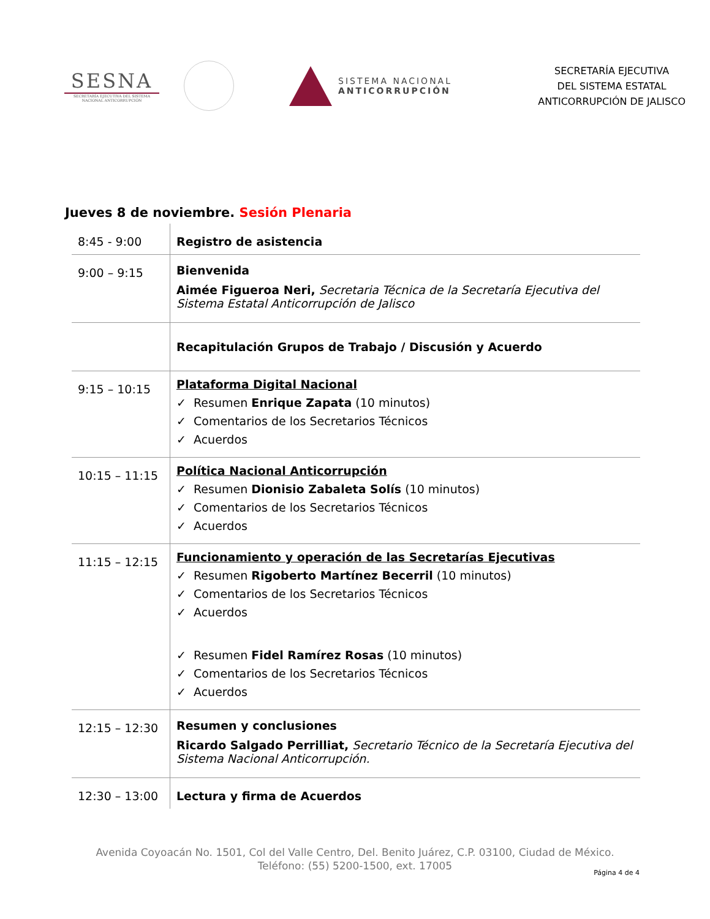SESNA
SECRETARÍA EJECUTIVA DEL SISTEMA NACIONAL ANTICORRUPCIÓN
SISTEMA NACIONAL
ANTICORRUPCIÓN
SECRETARÍA EJECUTIVA
DEL SISTEMA ESTATAL
ANTICORRUPCIÓN DE JALISCO
Jueves 8 de noviembre. Sesión Plenaria
| 8:45 - 9:00 | Registro de asistencia |
| 9:00 – 9:15 | Bienvenida Aimée Figueroa Neri, Secretaria Técnica de la Secretaría Ejecutiva del Sistema Estatal Anticorrupción de Jalisco |
| | Recapitulación Grupos de Trabajo / Discusión y Acuerdo |
| 9:15 – 10:15 | Plataforma Digital Nacional ✓ Resumen Enrique Zapata (10 minutos) ✓ Comentarios de los Secretarios Técnicos ✓ Acuerdos |
| 10:15 – 11:15 | Política Nacional Anticorrupción ✓ Resumen Dionisio Zabaleta Solís (10 minutos) ✓ Comentarios de los Secretarios Técnicos ✓ Acuerdos |
| 11:15 – 12:15 | Funcionamiento y operación de las Secretarías Ejecutivas ✓ Resumen Rigoberto Martínez Becerril (10 minutos) ✓ Comentarios de los Secretarios Técnicos ✓ Acuerdos ✓ Resumen Fidel Ramírez Rosas (10 minutos) ✓ Comentarios de los Secretarios Técnicos ✓ Acuerdos |
| 12:15 – 12:30 | Resumen y conclusiones Ricardo Salgado Perrilliat, Secretario Técnico de la Secretaría Ejecutiva del Sistema Nacional Anticorrupción. |
| 12:30 – 13:00 | Lectura y firma de Acuerdos |
Avenida Coyoacán No. 1501, Col del Valle Centro, Del. Benito Juárez, C.P. 03100, Ciudad de México.
Teléfono: (55) 5200-1500, ext. 17005
Página 4 de 4